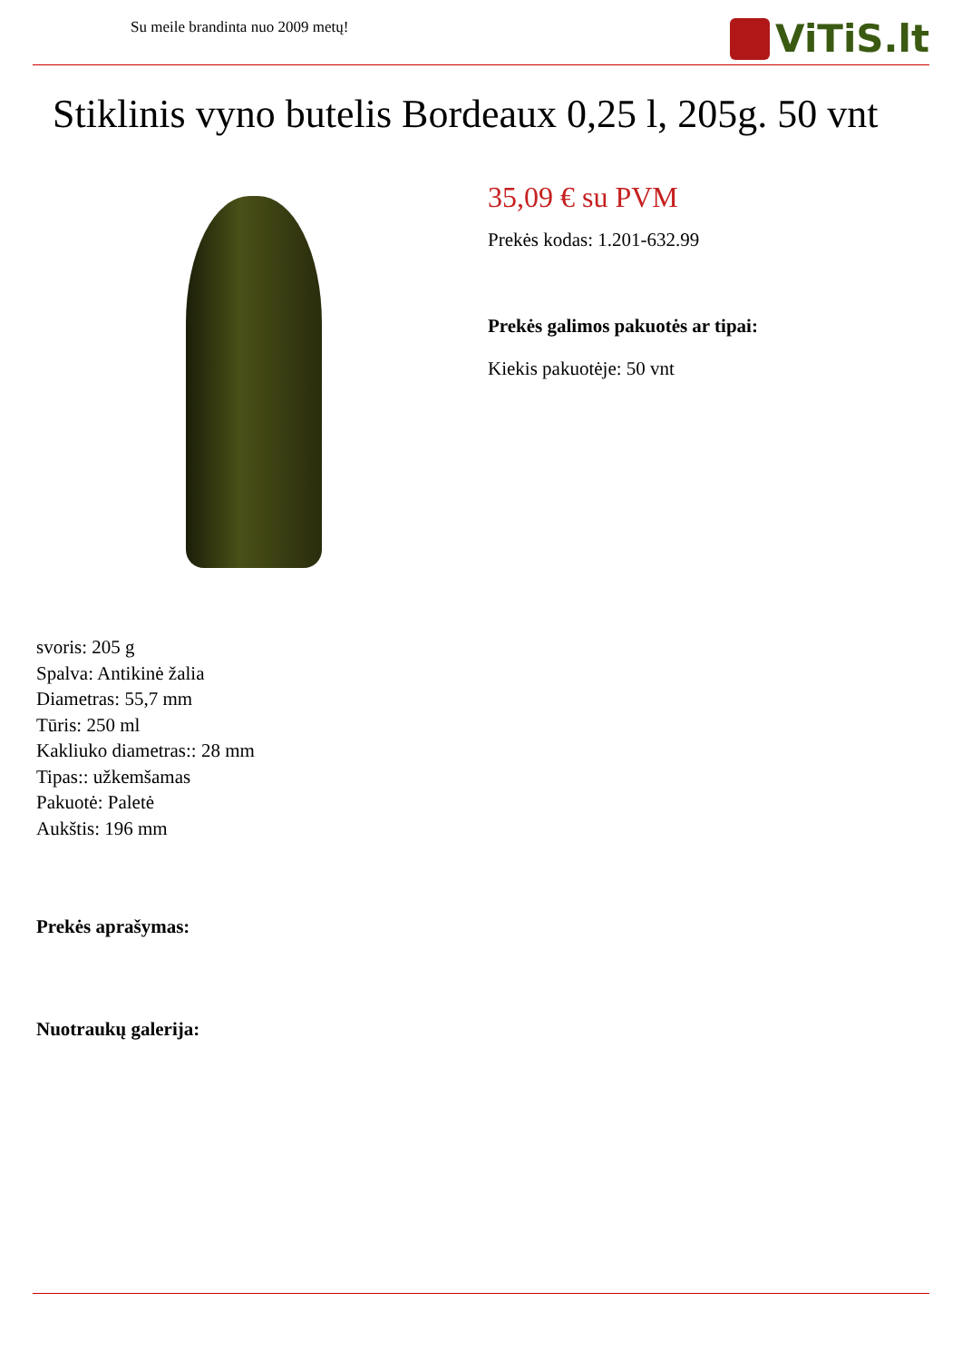Su meile brandinta nuo 2009 metų!
ViTiS.lt
Stiklinis vyno butelis Bordeaux 0,25 l, 205g. 50 vnt
35,09 € su PVM
Prekės kodas: 1.201-632.99
Prekės galimos pakuotės ar tipai:
Kiekis pakuotėje: 50 vnt
svoris: 205 g
Spalva: Antikinė žalia
Diametras: 55,7 mm
Tūris: 250 ml
Kakliuko diametras:: 28 mm
Tipas:: užkemšamas
Pakuotė: Paletė
Aukštis: 196 mm
Prekės aprašymas:
Nuotraukų galerija: